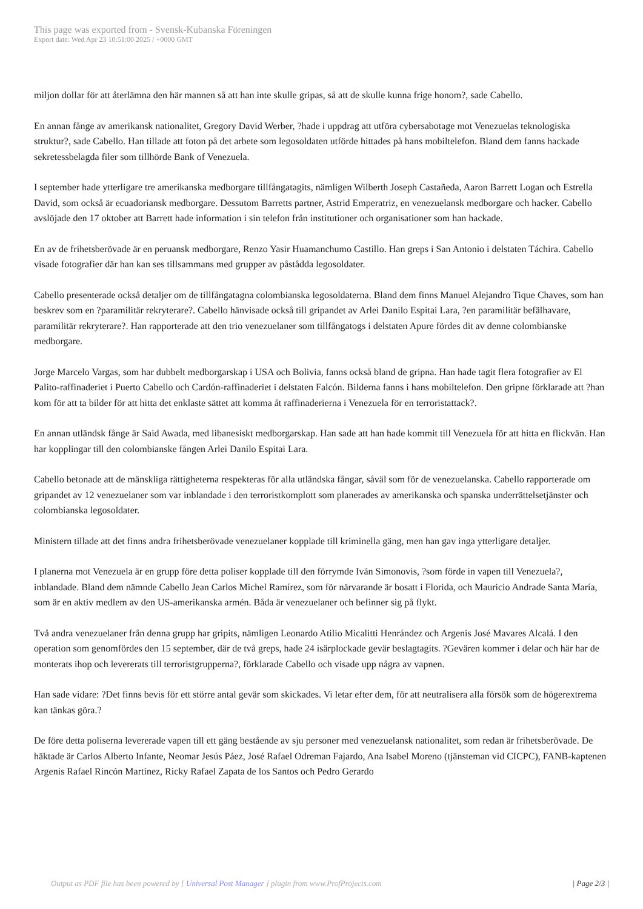This page was exported from - Svensk-Kubanska Föreningen
Export date: Wed Apr 23 10:51:00 2025 / +0000 GMT
miljon dollar för att återlämna den här mannen så att han inte skulle gripas, så att de skulle kunna frige honom?, sade Cabello.
En annan fånge av amerikansk nationalitet, Gregory David Werber, ?hade i uppdrag att utföra cybersabotage mot Venezuelas teknologiska struktur?, sade Cabello. Han tillade att foton på det arbete som legosoldaten utförde hittades på hans mobiltelefon. Bland dem fanns hackade sekretessbelagda filer som tillhörde Bank of Venezuela.
I september hade ytterligare tre amerikanska medborgare tillfångatagits, nämligen Wilberth Joseph Castañeda, Aaron Barrett Logan och Estrella David, som också är ecuadoriansk medborgare. Dessutom Barretts partner, Astrid Emperatriz, en venezuelansk medborgare och hacker. Cabello avslöjade den 17 oktober att Barrett hade information i sin telefon från institutioner och organisationer som han hackade.
En av de frihetsberövade är en peruansk medborgare, Renzo Yasir Huamanchumo Castillo. Han greps i San Antonio i delstaten Táchira. Cabello visade fotografier där han kan ses tillsammans med grupper av påstådda legosoldater.
Cabello presenterade också detaljer om de tillfångatagna colombianska legosoldaterna. Bland dem finns Manuel Alejandro Tique Chaves, som han beskrev som en ?paramilitär rekryterare?. Cabello hänvisade också till gripandet av Arlei Danilo Espitai Lara, ?en paramilitär befälhavare, paramilitär rekryterare?. Han rapporterade att den trio venezuelaner som tillfångatogs i delstaten Apure fördes dit av denne colombianske medborgare.
Jorge Marcelo Vargas, som har dubbelt medborgarskap i USA och Bolivia, fanns också bland de gripna. Han hade tagit flera fotografier av El Palito-raffinaderiet i Puerto Cabello och Cardón-raffinaderiet i delstaten Falcón. Bilderna fanns i hans mobiltelefon. Den gripne förklarade att ?han kom för att ta bilder för att hitta det enklaste sättet att komma åt raffinaderierna i Venezuela för en terroristattack?.
En annan utländsk fånge är Said Awada, med libanesiskt medborgarskap. Han sade att han hade kommit till Venezuela för att hitta en flickvän. Han har kopplingar till den colombianske fången Arlei Danilo Espitai Lara.
Cabello betonade att de mänskliga rättigheterna respekteras för alla utländska fångar, såväl som för de venezuelanska. Cabello rapporterade om gripandet av 12 venezuelaner som var inblandade i den terroristkomplott som planerades av amerikanska och spanska underrättelsetjänster och colombianska legosoldater.
Ministern tillade att det finns andra frihetsberövade venezuelaner kopplade till kriminella gäng, men han gav inga ytterligare detaljer.
I planerna mot Venezuela är en grupp före detta poliser kopplade till den förrymde Iván Simonovis, ?som förde in vapen till Venezuela?, inblandade. Bland dem nämnde Cabello Jean Carlos Michel Ramírez, som för närvarande är bosatt i Florida, och Mauricio Andrade Santa María, som är en aktiv medlem av den US-amerikanska armén. Båda är venezuelaner och befinner sig på flykt.
Två andra venezuelaner från denna grupp har gripits, nämligen Leonardo Atilio Micalitti Henrández och Argenis José Mavares Alcalá. I den operation som genomfördes den 15 september, där de två greps, hade 24 isärplockade gevär beslagtagits. ?Gevären kommer i delar och här har de monterats ihop och levererats till terroristgrupperna?, förklarade Cabello och visade upp några av vapnen.
Han sade vidare: ?Det finns bevis för ett större antal gevär som skickades. Vi letar efter dem, för att neutralisera alla försök som de högerextrema kan tänkas göra.?
De före detta poliserna levererade vapen till ett gäng bestående av sju personer med venezuelansk nationalitet, som redan är frihetsberövade. De häktade är Carlos Alberto Infante, Neomar Jesús Páez, José Rafael Odreman Fajardo, Ana Isabel Moreno (tjänsteman vid CICPC), FANB-kaptenen Argenis Rafael Rincón Martínez, Ricky Rafael Zapata de los Santos och Pedro Gerardo
Output as PDF file has been powered by [ Universal Post Manager ] plugin from www.ProfProjects.com | Page 2/3 |